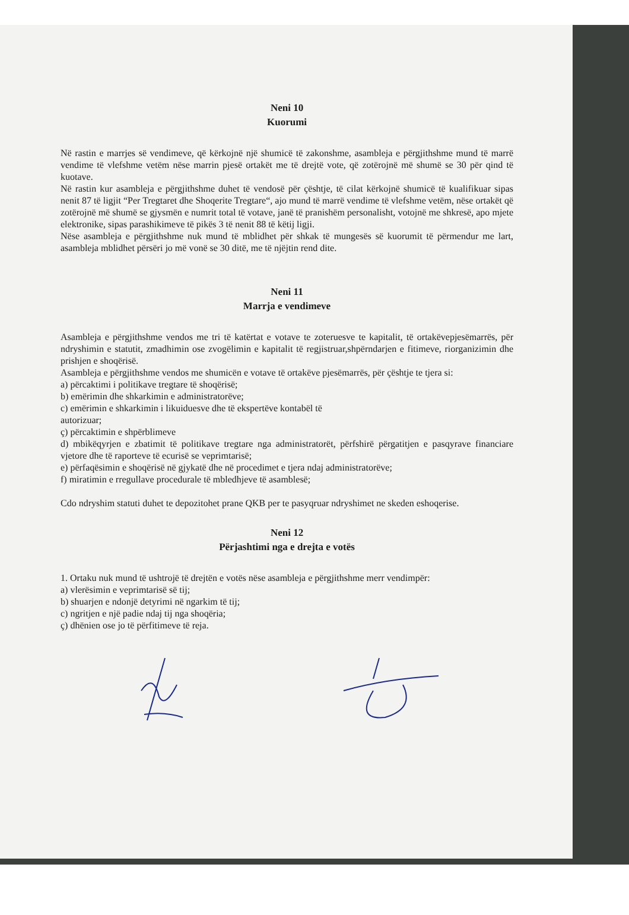Neni 10
Kuorumi
Në rastin e marrjes së vendimeve, që kërkojnë një shumicë të zakonshme, asambleja e përgjithshme mund të marrë vendime të vlefshme vetëm nëse marrin pjesë ortakët me të drejtë vote, që zotërojnë më shumë se 30 për qind të kuotave.
Në rastin kur asambleja e përgjithshme duhet të vendosë për çështje, të cilat kërkojnë shumicë të kualifikuar sipas nenit 87 të ligjit “Per Tregtaret dhe Shoqerite Tregtare“, ajo mund të marrë vendime të vlefshme vetëm, nëse ortakët që zotërojnë më shumë se gjysmën e numrit total të votave, janë të pranishëm personalisht, votojnë me shkresë, apo mjete elektronike, sipas parashikimeve të pikës 3 të nenit 88 të këtij ligji.
Nëse asambleja e përgjithshme nuk mund të mblidhet për shkak të mungesës së kuorumit të përmendur me lart, asambleja mblidhet përsëri jo më vonë se 30 ditë, me të njëjtin rend dite.
Neni 11
Marrja e vendimeve
Asambleja e përgjithshme vendos me tri të katërtat e votave te zoteruesve te kapitalit, të ortakëvepjesëmarrës, për ndryshimin e statutit, zmadhimin ose zvogëlimin e kapitalit të regjistruar,shpërndarjen e fitimeve, riorganizimin dhe prishjen e shoqërisë.
Asambleja e përgjithshme vendos me shumicën e votave të ortakëve pjesëmarrës, për çështje te tjera si:
a) përcaktimi i politikave tregtare të shoqërisë;
b) emërimin dhe shkarkimin e administratorëve;
c) emërimin e shkarkimin i likuiduesve dhe të ekspertëve kontabël të
autorizuar;
ç) përcaktimin e shpërblimeve
d) mbikëqyrjen e zbatimit të politikave tregtare nga administratorët, përfshirë përgatitjen e pasqyrave financiare vjetore dhe të raporteve të ecurisë se veprimtarisë;
e) përfaqësimin e shoqërisë në gjykatë dhe në procedimet e tjera ndaj administratorëve;
f) miratimin e rregullave procedurale të mbledhjeve të asamblesë;
Cdo ndryshim statuti duhet te depozitohet prane QKB per te pasyqruar ndryshimet ne skeden eshoqerise.
Neni 12
Përjashtimi nga e drejta e votës
1. Ortaku nuk mund të ushtrojë të drejtën e votës nëse asambleja e përgjithshme merr vendimpër:
a) vlerësimin e veprimtarisë së tij;
b) shuarjen e ndonjë detyrimi në ngarkim të tij;
c) ngritjen e një padie ndaj tij nga shoqëria;
ç) dhënien ose jo të përfitimeve të reja.